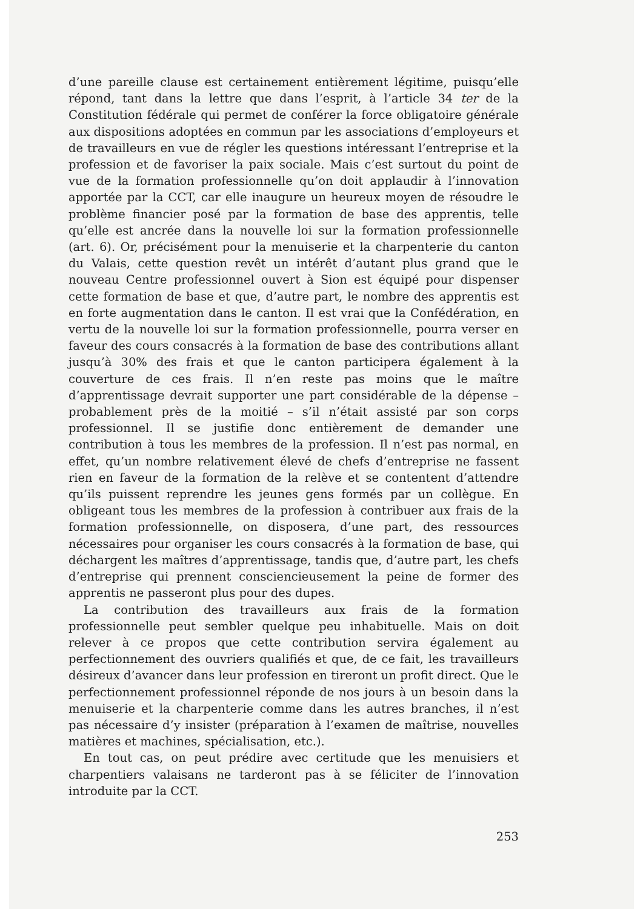d’une pareille clause est certainement entièrement légitime, puisqu’elle répond, tant dans la lettre que dans l’esprit, à l’article 34 ter de la Constitution fédérale qui permet de conférer la force obligatoire générale aux dispositions adoptées en commun par les associations d’employeurs et de travailleurs en vue de régler les questions intéressant l’entreprise et la profession et de favoriser la paix sociale. Mais c’est surtout du point de vue de la formation professionnelle qu’on doit applaudir à l’innovation apportée par la CCT, car elle inaugure un heureux moyen de résoudre le problème financier posé par la formation de base des apprentis, telle qu’elle est ancrée dans la nouvelle loi sur la formation professionnelle (art. 6). Or, précisément pour la menuiserie et la charpenterie du canton du Valais, cette question revêt un intérêt d’autant plus grand que le nouveau Centre professionnel ouvert à Sion est équipé pour dispenser cette formation de base et que, d’autre part, le nombre des apprentis est en forte augmentation dans le canton. Il est vrai que la Confédération, en vertu de la nouvelle loi sur la formation professionnelle, pourra verser en faveur des cours consacrés à la formation de base des contributions allant jusqu’à 30% des frais et que le canton participera également à la couverture de ces frais. Il n’en reste pas moins que le maître d’apprentissage devrait supporter une part considérable de la dépense – probablement près de la moitié – s’il n’était assisté par son corps professionnel. Il se justifie donc entièrement de demander une contribution à tous les membres de la profession. Il n’est pas normal, en effet, qu’un nombre relativement élevé de chefs d’entreprise ne fassent rien en faveur de la formation de la relève et se contentent d’attendre qu’ils puissent reprendre les jeunes gens formés par un collègue. En obligeant tous les membres de la profession à contribuer aux frais de la formation professionnelle, on disposera, d’une part, des ressources nécessaires pour organiser les cours consacrés à la formation de base, qui déchargent les maîtres d’apprentissage, tandis que, d’autre part, les chefs d’entreprise qui prennent consciencieusement la peine de former des apprentis ne passeront plus pour des dupes.
La contribution des travailleurs aux frais de la formation professionnelle peut sembler quelque peu inhabituelle. Mais on doit relever à ce propos que cette contribution servira également au perfectionnement des ouvriers qualifiés et que, de ce fait, les travailleurs désireux d’avancer dans leur profession en tireront un profit direct. Que le perfectionnement professionnel réponde de nos jours à un besoin dans la menuiserie et la charpenterie comme dans les autres branches, il n’est pas nécessaire d’y insister (préparation à l’examen de maîtrise, nouvelles matières et machines, spécialisation, etc.).
En tout cas, on peut prédire avec certitude que les menuisiers et charpentiers valaisans ne tarderont pas à se féliciter de l’innovation introduite par la CCT.
253